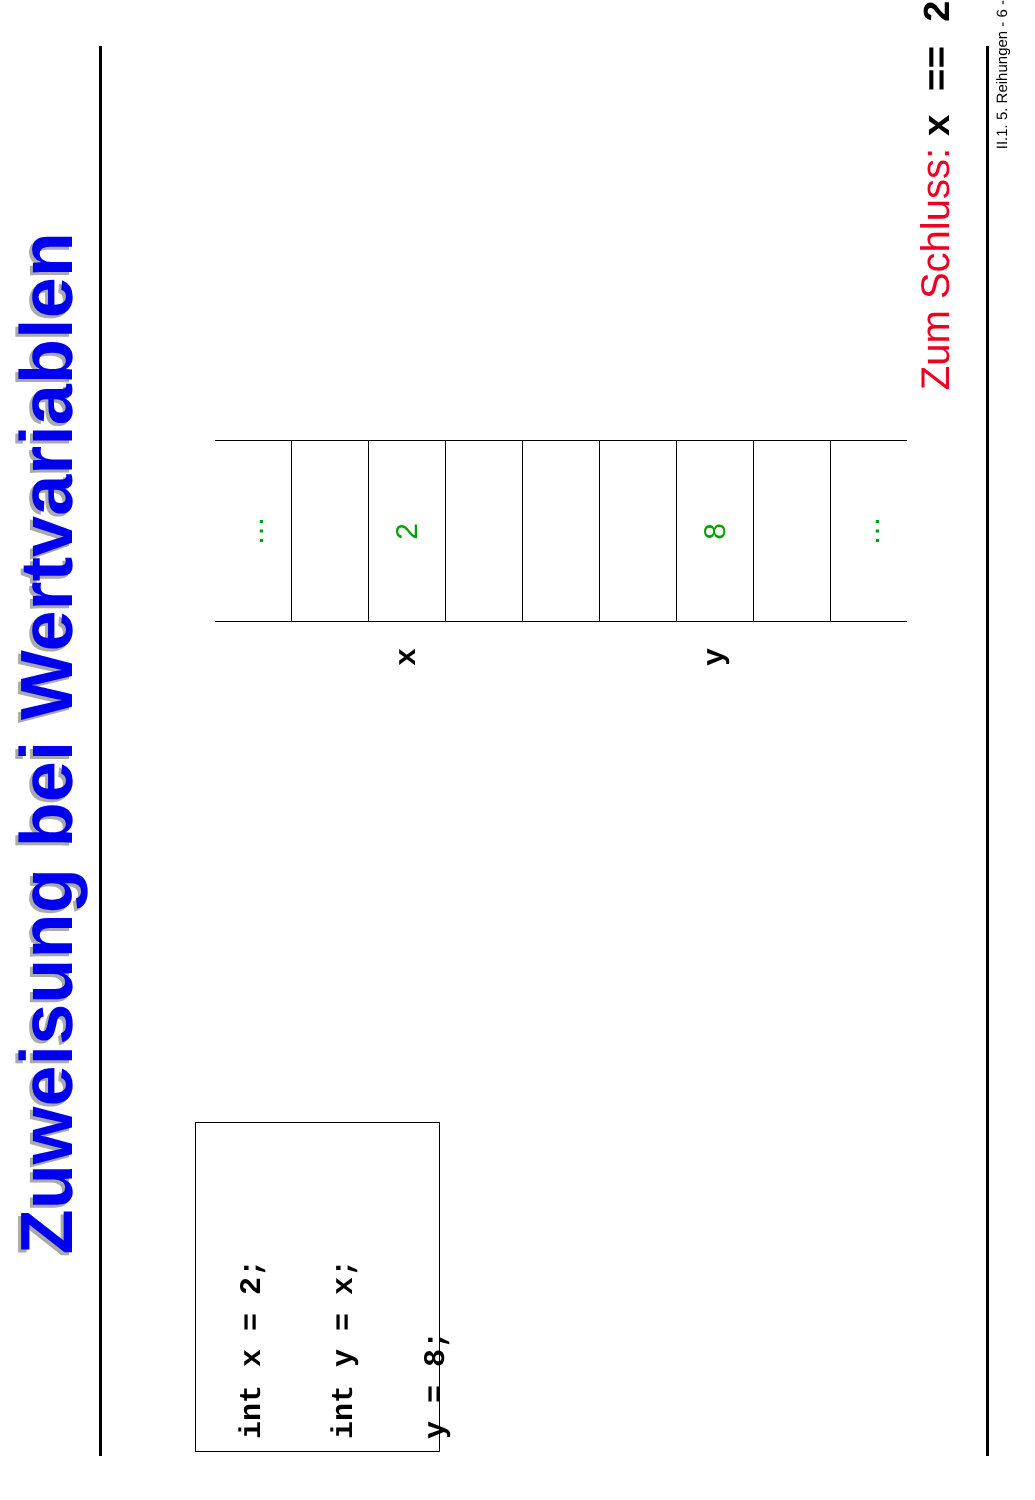Zuweisung bei Wertvariablen
int x = 2;
int y = x;
y = 8;
| | … |
| x | 2 |
| y | 8 |
| | … |
Zum Schluss: x == 2 II.1. 5. Reihungen - 6 -